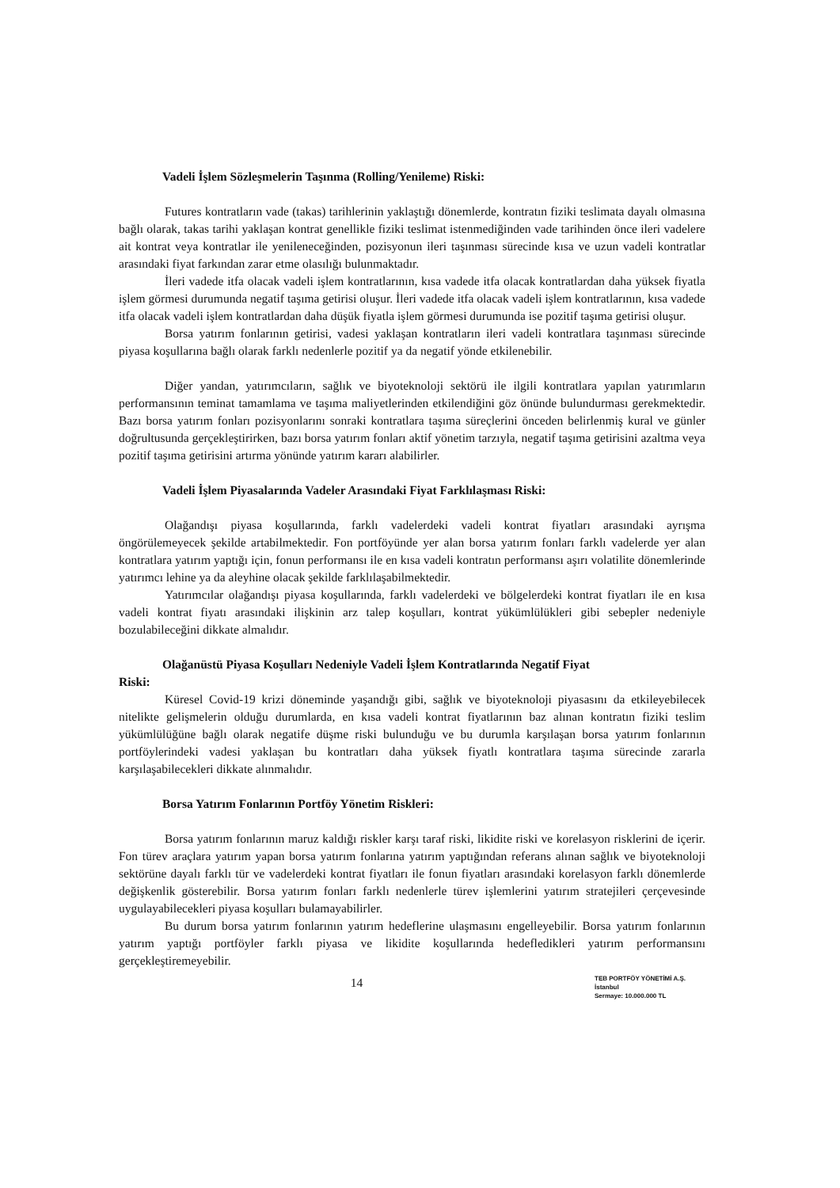Vadeli İşlem Sözleşmelerin Taşınma (Rolling/Yenileme) Riski:
Futures kontratların vade (takas) tarihlerinin yaklaştığı dönemlerde, kontratın fiziki teslimata dayalı olmasına bağlı olarak, takas tarihi yaklaşan kontrat genellikle fiziki teslimat istenmediğinden vade tarihinden önce ileri vadelere ait kontrat veya kontratlar ile yenileneceğinden, pozisyonun ileri taşınması sürecinde kısa ve uzun vadeli kontratlar arasındaki fiyat farkından zarar etme olasılığı bulunmaktadır.
İleri vadede itfa olacak vadeli işlem kontratlarının, kısa vadede itfa olacak kontratlardan daha yüksek fiyatla işlem görmesi durumunda negatif taşıma getirisi oluşur. İleri vadede itfa olacak vadeli işlem kontratlarının, kısa vadede itfa olacak vadeli işlem kontratlardan daha düşük fiyatla işlem görmesi durumunda ise pozitif taşıma getirisi oluşur.
Borsa yatırım fonlarının getirisi, vadesi yaklaşan kontratların ileri vadeli kontratlara taşınması sürecinde piyasa koşullarına bağlı olarak farklı nedenlerle pozitif ya da negatif yönde etkilenebilir.
Diğer yandan, yatırımcıların, sağlık ve biyoteknoloji sektörü ile ilgili kontratlara yapılan yatırımların performansının teminat tamamlama ve taşıma maliyetlerinden etkilendiğini göz önünde bulundurması gerekmektedir. Bazı borsa yatırım fonları pozisyonlarını sonraki kontratlara taşıma süreçlerini önceden belirlenmiş kural ve günler doğrultusunda gerçekleştirirken, bazı borsa yatırım fonları aktif yönetim tarzıyla, negatif taşıma getirisini azaltma veya pozitif taşıma getirisini artırma yönünde yatırım kararı alabilirler.
Vadeli İşlem Piyasalarında Vadeler Arasındaki Fiyat Farklılaşması Riski:
Olağandışı piyasa koşullarında, farklı vadelerdeki vadeli kontrat fiyatları arasındaki ayrışma öngörülemeyecek şekilde artabilmektedir. Fon portföyünde yer alan borsa yatırım fonları farklı vadelerde yer alan kontratlara yatırım yaptığı için, fonun performansı ile en kısa vadeli kontratın performansı aşırı volatilite dönemlerinde yatırımcı lehine ya da aleyhine olacak şekilde farklılaşabilmektedir.
Yatırımcılar olağandışı piyasa koşullarında, farklı vadelerdeki ve bölgelerdeki kontrat fiyatları ile en kısa vadeli kontrat fiyatı arasındaki ilişkinin arz talep koşulları, kontrat yükümlülükleri gibi sebepler nedeniyle bozulabileceğini dikkate almalıdır.
Olağanüstü Piyasa Koşulları Nedeniyle Vadeli İşlem Kontratlarında Negatif Fiyat
Riski:
Küresel Covid-19 krizi döneminde yaşandığı gibi, sağlık ve biyoteknoloji piyasasını da etkileyebilecek nitelikte gelişmelerin olduğu durumlarda, en kısa vadeli kontrat fiyatlarının baz alınan kontratın fiziki teslim yükümlülüğüne bağlı olarak negatife düşme riski bulunduğu ve bu durumla karşılaşan borsa yatırım fonlarının portföylerindeki vadesi yaklaşan bu kontratları daha yüksek fiyatlı kontratlara taşıma sürecinde zararla karşılaşabilecekleri dikkate alınmalıdır.
Borsa Yatırım Fonlarının Portföy Yönetim Riskleri:
Borsa yatırım fonlarının maruz kaldığı riskler karşı taraf riski, likidite riski ve korelasyon risklerini de içerir. Fon türev araçlara yatırım yapan borsa yatırım fonlarına yatırım yaptığından referans alınan sağlık ve biyoteknoloji sektörüne dayalı farklı tür ve vadelerdeki kontrat fiyatları ile fonun fiyatları arasındaki korelasyon farklı dönemlerde değişkenlik gösterebilir. Borsa yatırım fonları farklı nedenlerle türev işlemlerini yatırım stratejileri çerçevesinde uygulayabilecekleri piyasa koşulları bulamayabilirler.
Bu durum borsa yatırım fonlarının yatırım hedeflerine ulaşmasını engelleyebilir. Borsa yatırım fonlarının yatırım yaptığı portföyler farklı piyasa ve likidite koşullarında hedefledikleri yatırım performansını gerçekleştiremeyebilir.
TEB PORTFÖY YÖNETİMİ A.Ş.
İstanbul
Sermaye: 10.000.000 TL
14